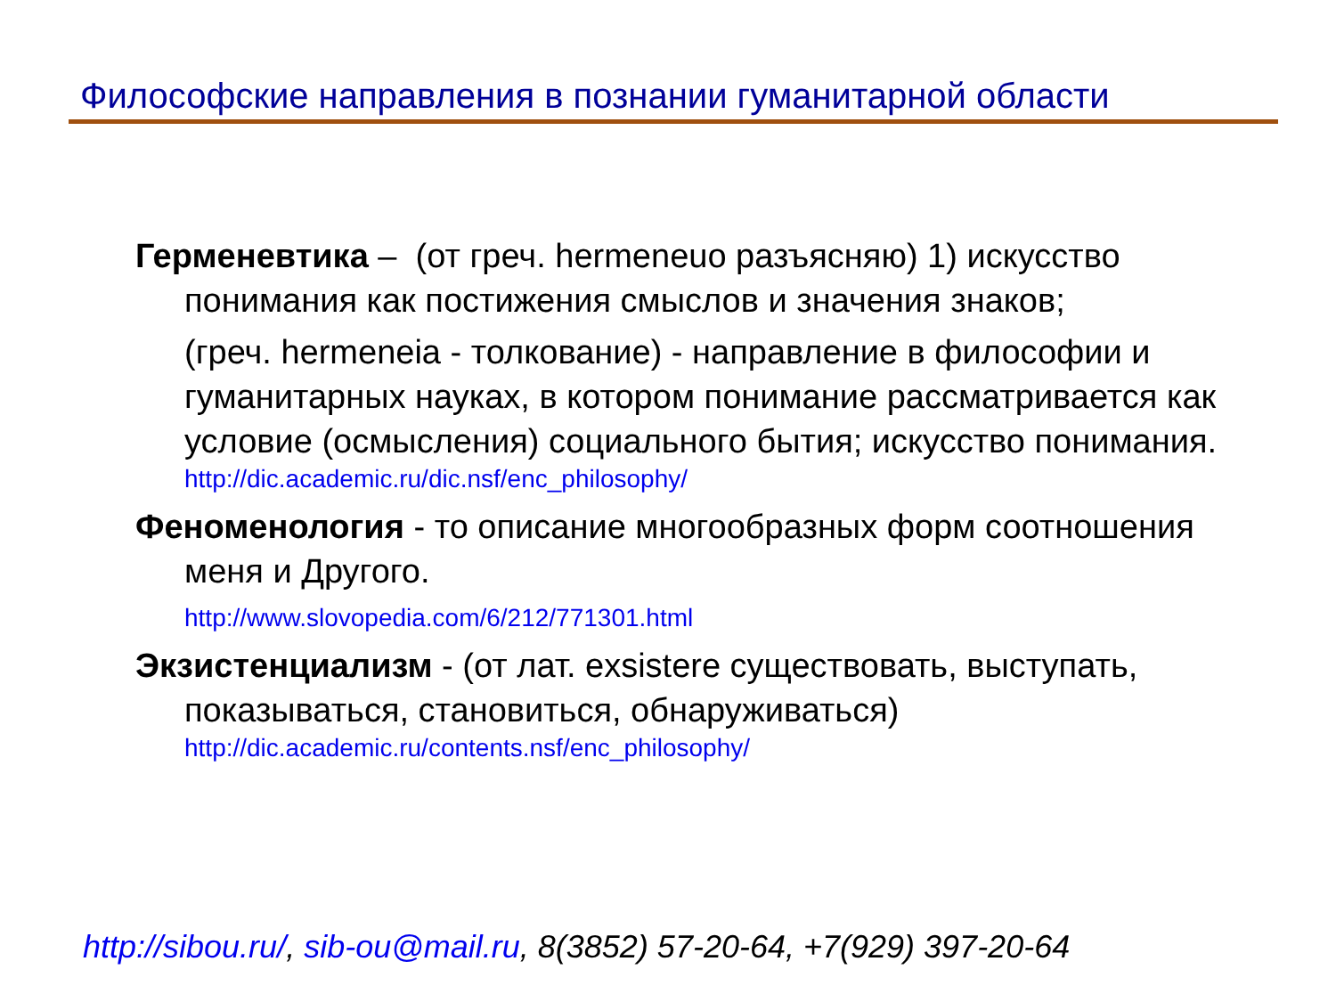Философские направления в познании гуманитарной области
Герменевтика – (от греч. hermeneuo разъясняю) 1) искусство понимания как постижения смыслов и значения знаков;
(греч. hermeneia - толкование) - направление в философии и гуманитарных науках, в котором понимание рассматривается как условие (осмысления) социального бытия; искусство понимания.
http://dic.academic.ru/dic.nsf/enc_philosophy/
Феноменология - то описание многообразных форм соотношения меня и Другого.
http://www.slovopedia.com/6/212/771301.html
Экзистенциализм - (от лат. exsistere существовать, выступать, показываться, становиться, обнаруживаться)
http://dic.academic.ru/contents.nsf/enc_philosophy/
http://sibou.ru/, sib-ou@mail.ru, 8(3852) 57-20-64, +7(929) 397-20-64